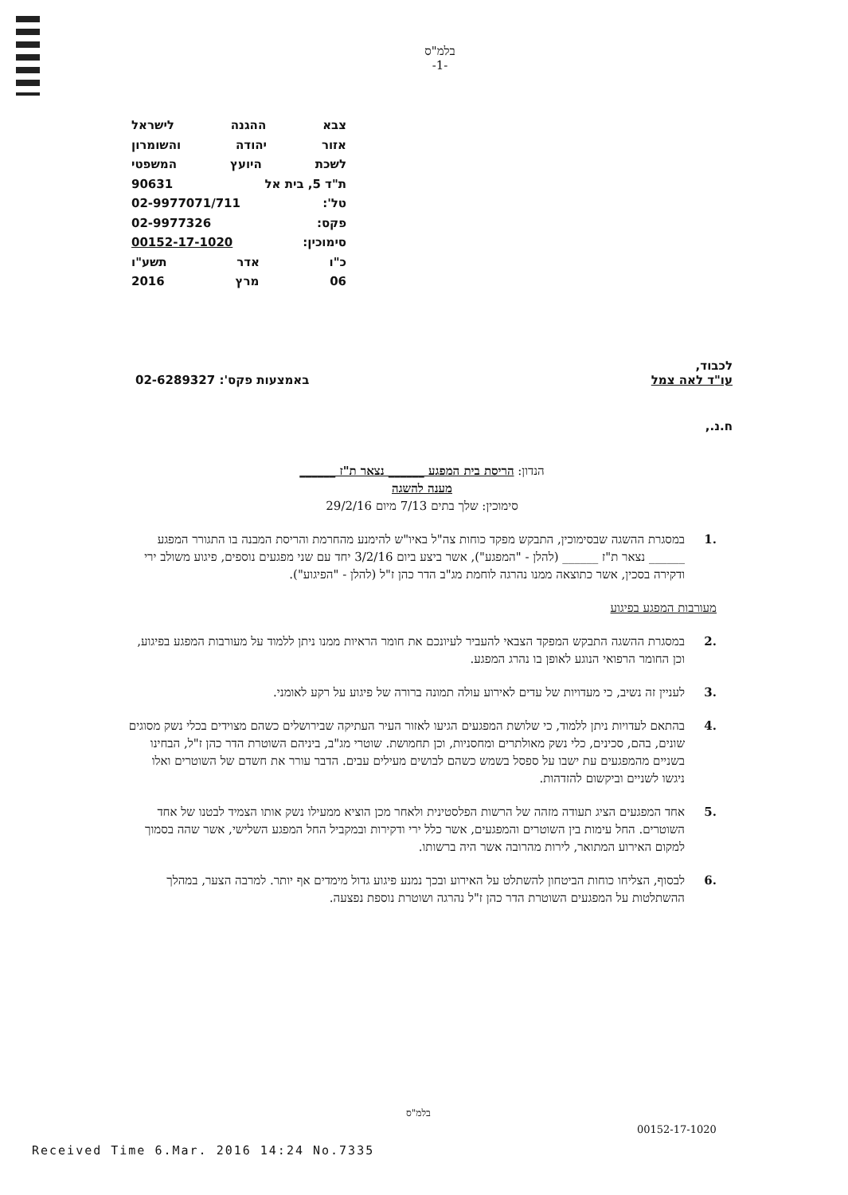בלמ"ס
-1-
צבא ההגנה לישראל
אזור יהודה והשומרון
לשכת היועץ המשפטי
ת"ד 5, בית אל 90631
טל': 02-9977071/711
פקס: 02-9977326
סימוכין: 00152-17-1020
כ"ו אדר תשע"ו
06 מרץ 2016
לכבוד,
עו"ד לאה צמל באמצעות פקס': 02-6289327
ח.נ.,
הנדון: הריסת בית המפגע ______ נצאר ת"ז ______
מענה להשגה
סימוכין: שלך בתים 7/13 מיום 29/2/16
.1 במסגרת ההשגה שבסימוכין, התבקש מפקד כוחות צה"ל באיו"ש להימנע מהחרמת והריסת המבנה בו התגורר המפגע ______ נצאר ת"ז ______ (להלן - "המפגע"), אשר ביצע ביום 3/2/16 יחד עם שני מפגעים נוספים, פיגוע משולב ירי ודקירה בסכין, אשר כתוצאה ממנו נהרגה לוחמת מג"ב הדר כהן ז"ל (להלן - "הפיגוע").
מעורבות המפגע בפיגוע
.2 במסגרת ההשגה התבקש המפקד הצבאי להעביר לעיונכם את חומר הראיות ממנו ניתן ללמוד על מעורבות המפגע בפיגוע, וכן החומר הרפואי הנוגע לאופן בו נהרג המפגע.
.3 לעניין זה נשיב, כי מעדויות של עדים לאירוע עולה תמונה ברורה של פיגוע על רקע לאומני.
.4 בהתאם לעדויות ניתן ללמוד, כי שלושת המפגעים הגיעו לאזור העיר העתיקה שבירושלים כשהם מצוידים בכלי נשק מסוגים שונים, בהם, סכינים, כלי נשק מאולתרים ומחסניות, וכן תחמושת. שוטרי מג"ב, ביניהם השוטרת הדר כהן ז"ל, הבחינו בשניים מהמפגעים עת ישבו על ספסל בשמש כשהם לבושים מעילים עבים. הדבר עורר את חשדם של השוטרים ואלו ניגשו לשניים וביקשום להזדהות.
.5 אחד המפגעים הציג תעודה מזהה של הרשות הפלסטינית ולאחר מכן הוציא ממעילו נשק אותו הצמיד לבטנו של אחד השוטרים. החל עימות בין השוטרים והמפגעים, אשר כלל ירי ודקירות ובמקביל החל המפגע השלישי, אשר שהה בסמוך למקום האירוע המתואר, לירות מהרובה אשר היה ברשותו.
.6 לבסוף, הצליחו כוחות הביטחון להשתלט על האירוע ובכך נמנע פיגוע גדול מימדים אף יותר. למרבה הצער, במהלך ההשתלטות על המפגעים השוטרת הדר כהן ז"ל נהרגה ושוטרת נוספת נפצעה.
בלמ"ס
00152-17-1020
Received Time 6.Mar. 2016 14:24 No.7335